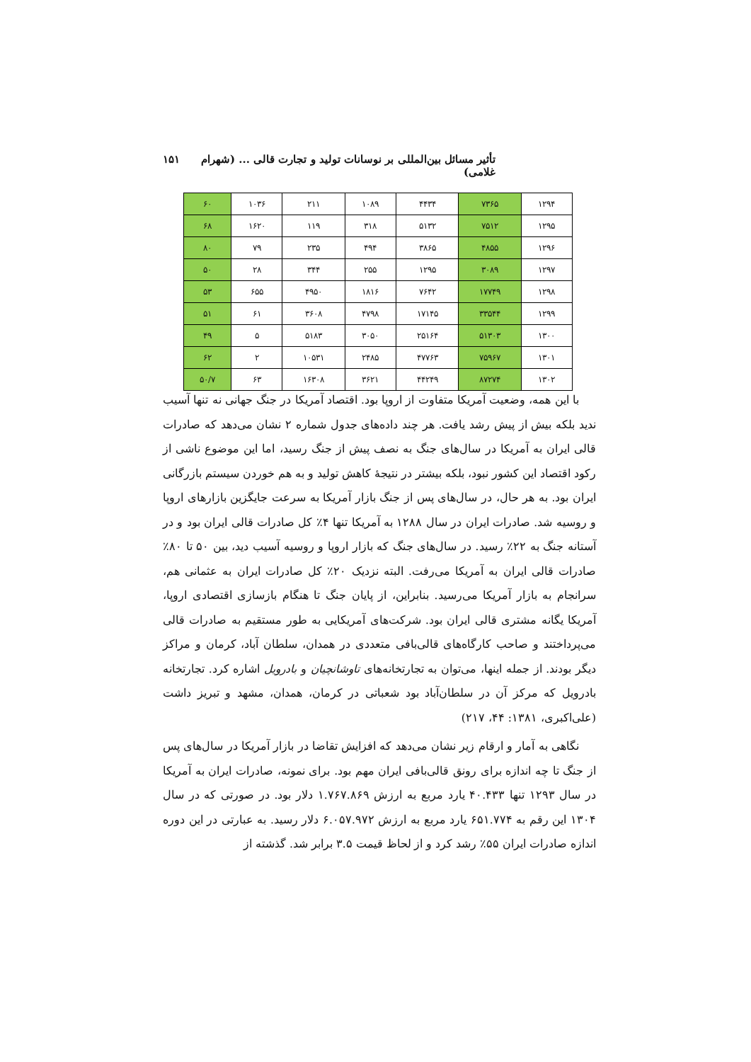تأثیر مسائل بین‌المللی بر نوسانات تولید و تجارت قالی ... (شهرام غلامی) ۱۵۱
| ۱۲۹۴ | ۷۳۶۵ | ۴۴۳۴ | ۱۰۸۹ | ۲۱۱ | ۱۰۳۶ | ۶۰ |
| ۱۲۹۵ | ۷۵۱۲ | ۵۱۳۲ | ۳۱۸ | ۱۱۹ | ۱۶۲۰ | ۶۸ |
| ۱۲۹۶ | ۴۸۵۵ | ۳۸۶۵ | ۴۹۴ | ۲۳۵ | ۷۹ | ۸۰ |
| ۱۲۹۷ | ۳۰۸۹ | ۱۲۹۵ | ۲۵۵ | ۳۴۴ | ۲۸ | ۵۰ |
| ۱۲۹۸ | ۱۷۷۴۹ | ۷۶۴۲ | ۱۸۱۶ | ۴۹۵۰ | ۶۵۵ | ۵۳ |
| ۱۲۹۹ | ۳۳۵۴۴ | ۱۷۱۴۵ | ۴۷۹۸ | ۳۶۰۸ | ۶۱ | ۵۱ |
| ۱۳۰۰ | ۵۱۳۰۳ | ۲۵۱۶۴ | ۳۰۵۰ | ۵۱۸۳ | ۵ | ۴۹ |
| ۱۳۰۱ | ۷۵۹۶۷ | ۴۷۷۶۳ | ۲۴۸۵ | ۱۰۵۳۱ | ۲ | ۶۲ |
| ۱۳۰۲ | ۸۷۲۷۴ | ۴۴۲۴۹ | ۳۶۲۱ | ۱۶۳۰۸ | ۶۳ | ۵۰/۷ |
با این همه، وضعیت آمریکا متفاوت از اروپا بود. اقتصاد آمریکا در جنگ جهانی نه تنها آسیب ندید بلکه بیش از پیش رشد یافت. هر چند داده‌های جدول شماره ۲ نشان می‌دهد که صادرات قالی ایران به آمریکا در سال‌های جنگ به نصف پیش از جنگ رسید، اما این موضوع ناشی از رکود اقتصاد این کشور نبود، بلکه بیشتر در نتیجهٔ کاهش تولید و به هم خوردن سیستم بازرگانی ایران بود. به هر حال، در سال‌های پس از جنگ بازار آمریکا به سرعت جایگزین بازارهای اروپا و روسیه شد. صادرات ایران در سال ۱۲۸۸ به آمریکا تنها ۴٪ کل صادرات قالی ایران بود و در آستانه جنگ به ۲۲٪ رسید. در سال‌های جنگ که بازار اروپا و روسیه آسیب دید، بین ۵۰ تا ۸۰٪ صادرات قالی ایران به آمریکا می‌رفت. البته نزدیک ۲۰٪ کل صادرات ایران به عثمانی هم، سرانجام به بازار آمریکا می‌رسید. بنابراین، از پایان جنگ تا هنگام بازسازی اقتصادی اروپا، آمریکا یگانه مشتری قالی ایران بود. شرکت‌های آمریکایی به طور مستقیم به صادرات قالی می‌پرداختند و صاحب کارگاه‌های قالی‌بافی متعددی در همدان، سلطان آباد، کرمان و مراکز دیگر بودند. از جمله اینها، می‌توان به تجارتخانه‌های تاوشانچیان و بادرویل اشاره کرد. تجارتخانه بادرویل که مرکز آن در سلطان‌آباد بود شعباتی در کرمان، همدان، مشهد و تبریز داشت (علی‌اکبری، ۱۳۸۱: ۴۴، ۲۱۷)
نگاهی به آمار و ارقام زیر نشان می‌دهد که افزایش تقاضا در بازار آمریکا در سال‌های پس از جنگ تا چه اندازه برای رونق قالی‌بافی ایران مهم بود. برای نمونه، صادرات ایران به آمریکا در سال ۱۲۹۳ تنها ۴۰.۴۳۳ یارد مربع به ارزش ۱.۷۶۷.۸۶۹ دلار بود. در صورتی که در سال ۱۳۰۴ این رقم به ۶۵۱.۷۷۴ یارد مربع به ارزش ۶.۰۵۷.۹۷۲ دلار رسید. به عبارتی در این دوره اندازه صادرات ایران ۵۵٪ رشد کرد و از لحاظ قیمت ۳.۵ برابر شد. گذشته از